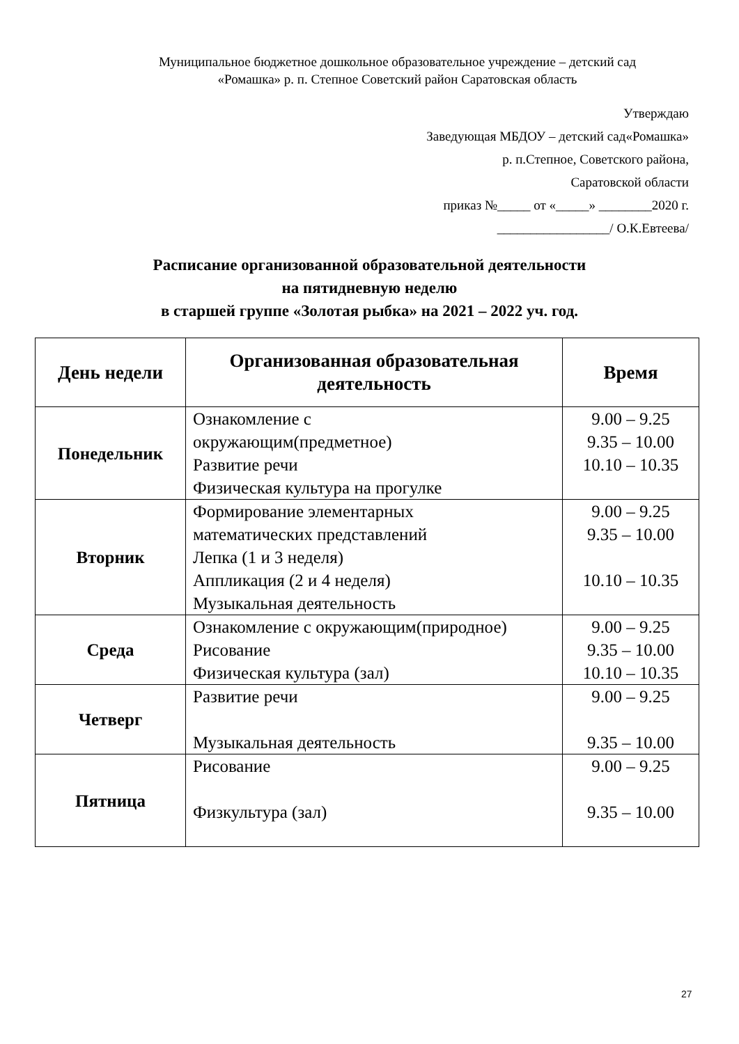Муниципальное бюджетное дошкольное образовательное учреждение – детский сад
«Ромашка» р. п. Степное Советский район Саратовская область
Утверждаю
Заведующая МБДОУ – детский сад«Ромашка»
р. п.Степное, Советского района,
Саратовской области
приказ №_____ от «_____» ________2020 г.
_________________/ О.К.Евтеева/
Расписание организованной образовательной деятельности
на пятидневную неделю
в старшей группе «Золотая рыбка» на 2021 – 2022 уч. год.
| День недели | Организованная образовательная деятельность | Время |
| --- | --- | --- |
| Понедельник | Ознакомление с окружающим(предметное) Развитие речи Физическая культура на прогулке | 9.00 – 9.25 9.35 – 10.00 10.10 – 10.35 |
| Вторник | Формирование элементарных математических представлений Лепка (1 и 3 неделя) Аппликация (2 и 4 неделя) Музыкальная деятельность | 9.00 – 9.25 9.35 – 10.00 10.10 – 10.35 |
| Среда | Ознакомление с окружающим(природное) Рисование Физическая культура (зал) | 9.00 – 9.25 9.35 – 10.00 10.10 – 10.35 |
| Четверг | Развитие речи Музыкальная деятельность | 9.00 – 9.25 9.35 – 10.00 |
| Пятница | Рисование Физкультура (зал) | 9.00 – 9.25 9.35 – 10.00 |
27